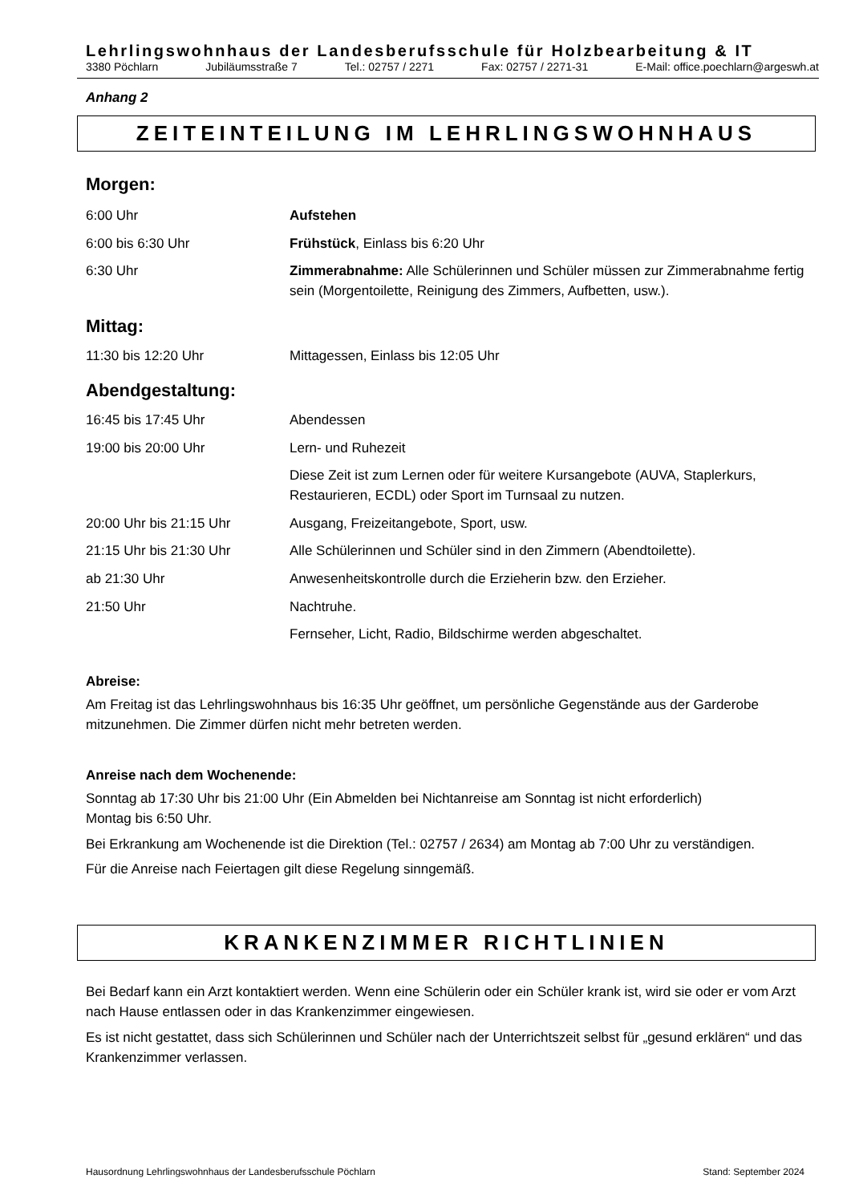Lehrlingswohnhaus der Landesberufsschule für Holzbearbeitung & IT
3380 Pöchlarn Jubiläumsstraße 7 Tel.: 02757 / 2271 Fax: 02757 / 2271-31 E-Mail: office.poechlarn@argeswh.at
Anhang 2
ZEITEINTEILUNG IM LEHRLINGSWOHNHAUS
Morgen:
| 6:00 Uhr | Aufstehen |
| 6:00 bis 6:30 Uhr | Frühstück , Einlass bis 6:20 Uhr |
| 6:30 Uhr | Zimmerabnahme: Alle Schülerinnen und Schüler müssen zur Zimmerabnahme fertig sein (Morgentoilette, Reinigung des Zimmers, Aufbetten, usw.). |
Mittag:
| 11:30 bis 12:20 Uhr | Mittagessen, Einlass bis 12:05 Uhr |
Abendgestaltung:
| 16:45 bis 17:45 Uhr | Abendessen |
| 19:00 bis 20:00 Uhr | Lern- und Ruhezeit |
| | Diese Zeit ist zum Lernen oder für weitere Kursangebote (AUVA, Staplerkurs, Restaurieren, ECDL) oder Sport im Turnsaal zu nutzen. |
| 20:00 Uhr bis 21:15 Uhr | Ausgang, Freizeitangebote, Sport, usw. |
| 21:15 Uhr bis 21:30 Uhr | Alle Schülerinnen und Schüler sind in den Zimmern (Abendtoilette). |
| ab 21:30 Uhr | Anwesenheitskontrolle durch die Erzieherin bzw. den Erzieher. |
| 21:50 Uhr | Nachtruhe. |
| | Fernseher, Licht, Radio, Bildschirme werden abgeschaltet. |
Abreise:
Am Freitag ist das Lehrlingswohnhaus bis 16:35 Uhr geöffnet, um persönliche Gegenstände aus der Garderobe mitzunehmen. Die Zimmer dürfen nicht mehr betreten werden.
Anreise nach dem Wochenende:
Sonntag ab 17:30 Uhr bis 21:00 Uhr (Ein Abmelden bei Nichtanreise am Sonntag ist nicht erforderlich)
Montag bis 6:50 Uhr.
Bei Erkrankung am Wochenende ist die Direktion (Tel.: 02757 / 2634) am Montag ab 7:00 Uhr zu verständigen.
Für die Anreise nach Feiertagen gilt diese Regelung sinngemäß.
KRANKENZIMMER RICHTLINIEN
Bei Bedarf kann ein Arzt kontaktiert werden. Wenn eine Schülerin oder ein Schüler krank ist, wird sie oder er vom Arzt nach Hause entlassen oder in das Krankenzimmer eingewiesen.
Es ist nicht gestattet, dass sich Schülerinnen und Schüler nach der Unterrichtszeit selbst für „gesund erklären“ und das Krankenzimmer verlassen.
Hausordnung Lehrlingswohnhaus der Landesberufsschule Pöchlarn Stand: September 2024